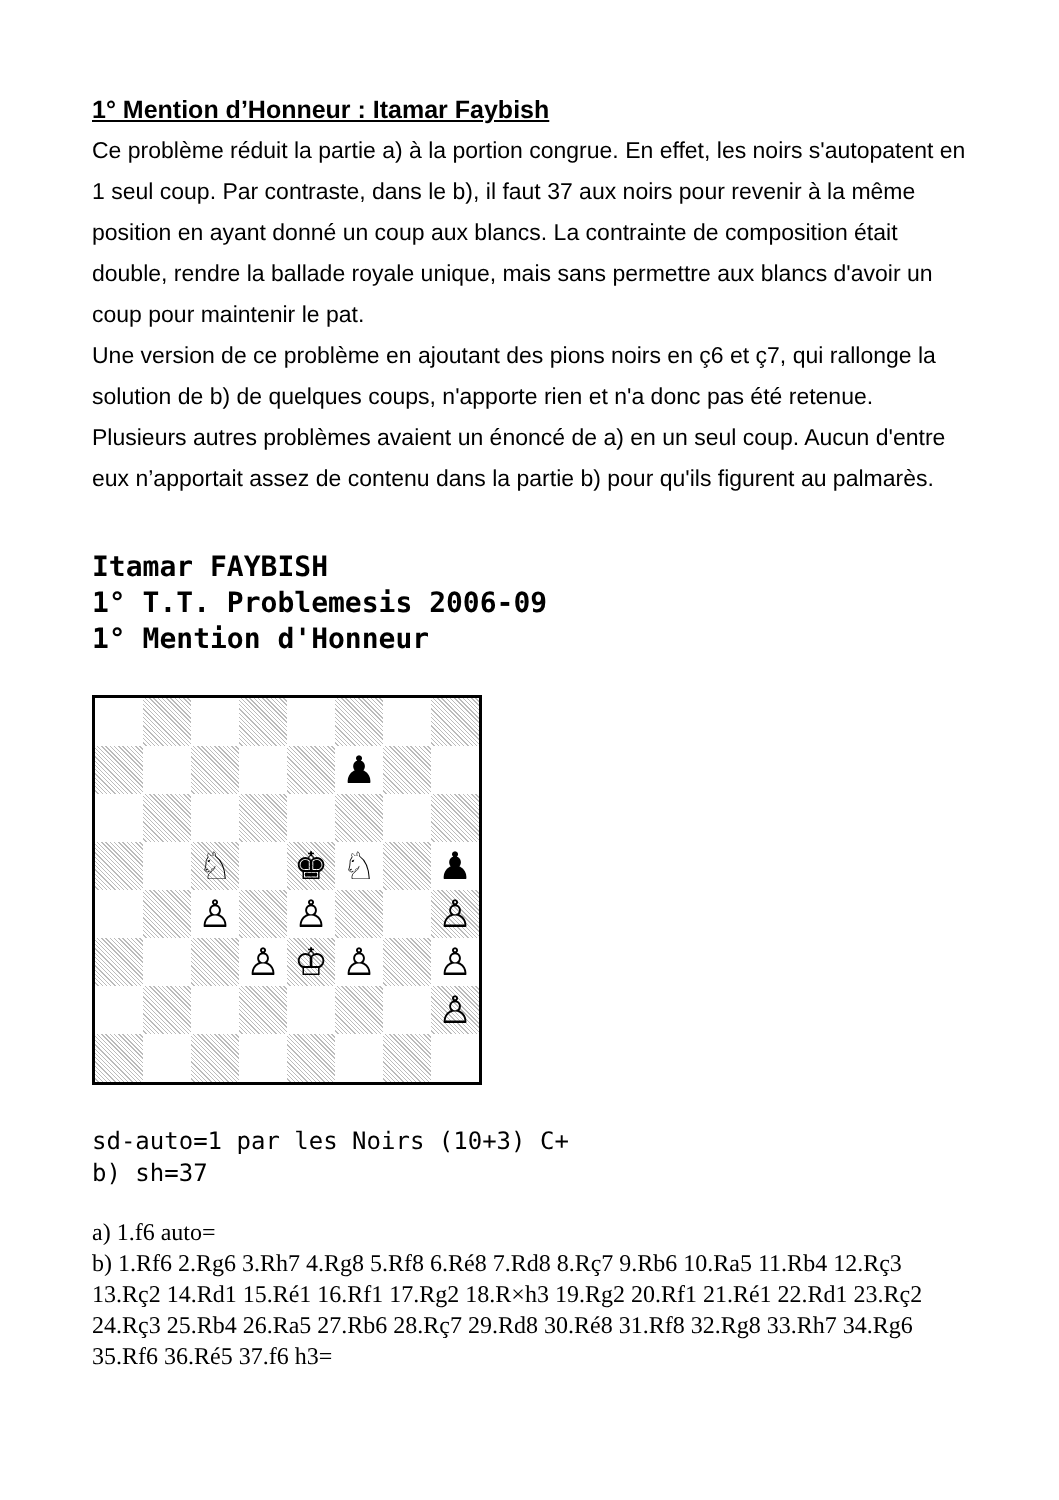1° Mention d’Honneur : Itamar Faybish
Ce problème réduit la partie a) à la portion congrue. En effet, les noirs s'autopatent en 1 seul coup. Par contraste, dans le b), il faut 37 aux noirs pour revenir à la même position en ayant donné un coup aux blancs. La contrainte de composition était double, rendre la ballade royale unique, mais sans permettre aux blancs d'avoir un coup pour maintenir le pat.
Une version de ce problème en ajoutant des pions noirs en ç6 et ç7, qui rallonge la solution de b) de quelques coups, n'apporte rien et n'a donc pas été retenue.
Plusieurs autres problèmes avaient un énoncé de a) en un seul coup. Aucun d'entre eux n’apportait assez de contenu dans la partie b) pour qu'ils figurent au palmarès.
Itamar FAYBISH
1° T.T. Problemesis 2006-09
1° Mention d'Honneur
♟
♘
♚
♘
♟
♙
♙
♙
♙
♔
♙
♙
♙
sd-auto=1 par les Noirs (10+3) C+
b) sh=37
a) 1.f6 auto=
b) 1.Rf6 2.Rg6 3.Rh7 4.Rg8 5.Rf8 6.Ré8 7.Rd8 8.Rç7 9.Rb6 10.Ra5 11.Rb4 12.Rç3 13.Rç2 14.Rd1 15.Ré1 16.Rf1 17.Rg2 18.R×h3 19.Rg2 20.Rf1 21.Ré1 22.Rd1 23.Rç2 24.Rç3 25.Rb4 26.Ra5 27.Rb6 28.Rç7 29.Rd8 30.Ré8 31.Rf8 32.Rg8 33.Rh7 34.Rg6 35.Rf6 36.Ré5 37.f6 h3=